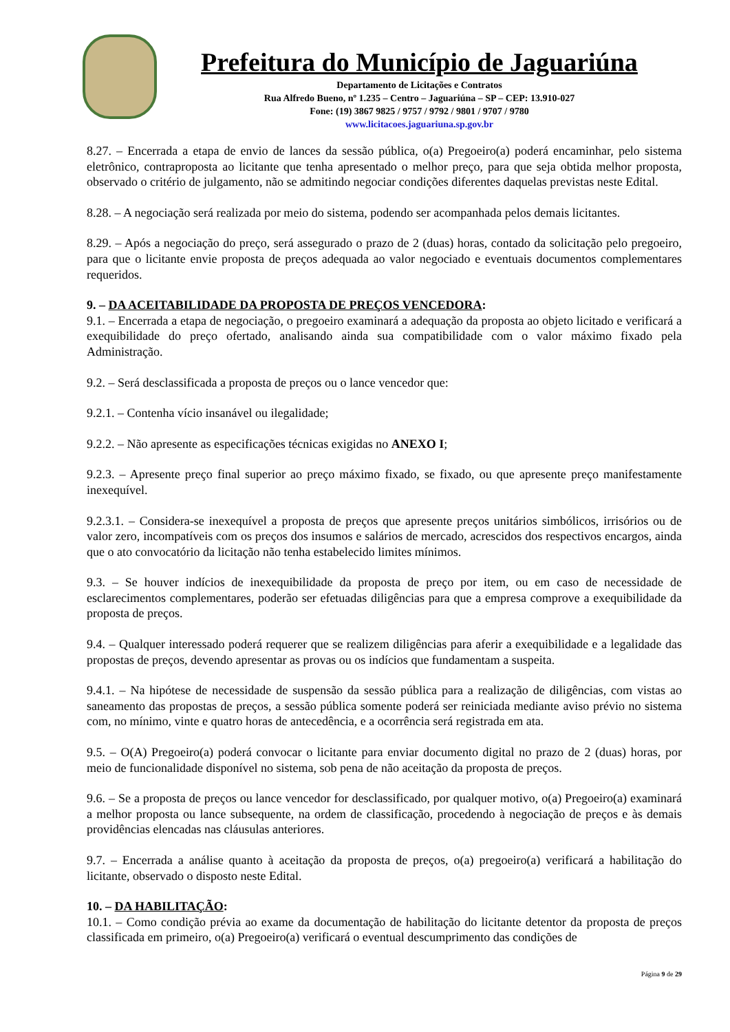Prefeitura do Município de Jaguariúna
Departamento de Licitações e Contratos
Rua Alfredo Bueno, nº 1.235 – Centro – Jaguariúna – SP – CEP: 13.910-027
Fone: (19) 3867 9825 / 9757 / 9792 / 9801 / 9707 / 9780
www.licitacoes.jaguariuna.sp.gov.br
8.27. – Encerrada a etapa de envio de lances da sessão pública, o(a) Pregoeiro(a) poderá encaminhar, pelo sistema eletrônico, contraproposta ao licitante que tenha apresentado o melhor preço, para que seja obtida melhor proposta, observado o critério de julgamento, não se admitindo negociar condições diferentes daquelas previstas neste Edital.
8.28. – A negociação será realizada por meio do sistema, podendo ser acompanhada pelos demais licitantes.
8.29. – Após a negociação do preço, será assegurado o prazo de 2 (duas) horas, contado da solicitação pelo pregoeiro, para que o licitante envie proposta de preços adequada ao valor negociado e eventuais documentos complementares requeridos.
9. – DA ACEITABILIDADE DA PROPOSTA DE PREÇOS VENCEDORA:
9.1. – Encerrada a etapa de negociação, o pregoeiro examinará a adequação da proposta ao objeto licitado e verificará a exequibilidade do preço ofertado, analisando ainda sua compatibilidade com o valor máximo fixado pela Administração.
9.2. – Será desclassificada a proposta de preços ou o lance vencedor que:
9.2.1. – Contenha vício insanável ou ilegalidade;
9.2.2. – Não apresente as especificações técnicas exigidas no ANEXO I;
9.2.3. – Apresente preço final superior ao preço máximo fixado, se fixado, ou que apresente preço manifestamente inexequível.
9.2.3.1. – Considera-se inexequível a proposta de preços que apresente preços unitários simbólicos, irrisórios ou de valor zero, incompatíveis com os preços dos insumos e salários de mercado, acrescidos dos respectivos encargos, ainda que o ato convocatório da licitação não tenha estabelecido limites mínimos.
9.3. – Se houver indícios de inexequibilidade da proposta de preço por item, ou em caso de necessidade de esclarecimentos complementares, poderão ser efetuadas diligências para que a empresa comprove a exequibilidade da proposta de preços.
9.4. – Qualquer interessado poderá requerer que se realizem diligências para aferir a exequibilidade e a legalidade das propostas de preços, devendo apresentar as provas ou os indícios que fundamentam a suspeita.
9.4.1. – Na hipótese de necessidade de suspensão da sessão pública para a realização de diligências, com vistas ao saneamento das propostas de preços, a sessão pública somente poderá ser reiniciada mediante aviso prévio no sistema com, no mínimo, vinte e quatro horas de antecedência, e a ocorrência será registrada em ata.
9.5. – O(A) Pregoeiro(a) poderá convocar o licitante para enviar documento digital no prazo de 2 (duas) horas, por meio de funcionalidade disponível no sistema, sob pena de não aceitação da proposta de preços.
9.6. – Se a proposta de preços ou lance vencedor for desclassificado, por qualquer motivo, o(a) Pregoeiro(a) examinará a melhor proposta ou lance subsequente, na ordem de classificação, procedendo à negociação de preços e às demais providências elencadas nas cláusulas anteriores.
9.7. – Encerrada a análise quanto à aceitação da proposta de preços, o(a) pregoeiro(a) verificará a habilitação do licitante, observado o disposto neste Edital.
10. – DA HABILITAÇÃO:
10.1. – Como condição prévia ao exame da documentação de habilitação do licitante detentor da proposta de preços classificada em primeiro, o(a) Pregoeiro(a) verificará o eventual descumprimento das condições de
Página 9 de 29